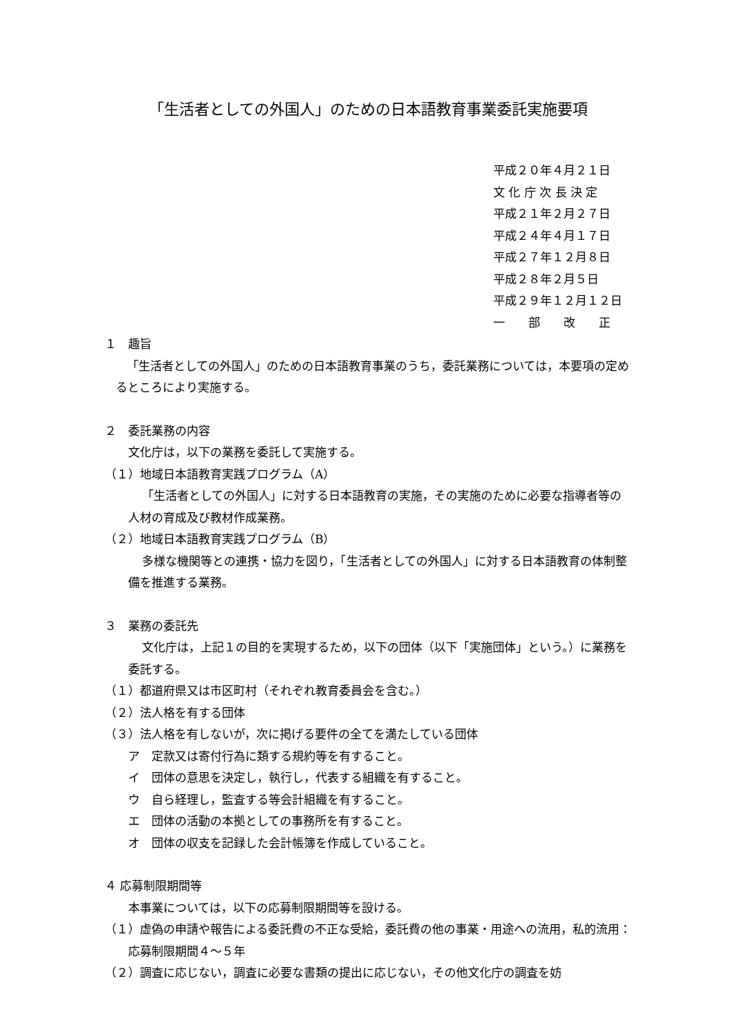「生活者としての外国人」のための日本語教育事業委託実施要項
平成２０年４月２１日
文 化 庁 次 長 決 定
平成２１年２月２７日
平成２４年４月１７日
平成２７年１２月８日
平成２８年２月５日
平成２９年１２月１２日
一　　部　　改　　正
１　趣旨
「生活者としての外国人」のための日本語教育事業のうち，委託業務については，本要項の定めるところにより実施する。
２　委託業務の内容
文化庁は，以下の業務を委託して実施する。
（１）地域日本語教育実践プログラム（A）
「生活者としての外国人」に対する日本語教育の実施，その実施のために必要な指導者等の人材の育成及び教材作成業務。
（２）地域日本語教育実践プログラム（B）
多様な機関等との連携・協力を図り，「生活者としての外国人」に対する日本語教育の体制整備を推進する業務。
３　業務の委託先
文化庁は，上記１の目的を実現するため，以下の団体（以下「実施団体」という。）に業務を委託する。
（１）都道府県又は市区町村（それぞれ教育委員会を含む。）
（２）法人格を有する団体
（３）法人格を有しないが，次に掲げる要件の全てを満たしている団体
ア　定款又は寄付行為に類する規約等を有すること。
イ　団体の意思を決定し，執行し，代表する組織を有すること。
ウ　自ら経理し，監査する等会計組織を有すること。
エ　団体の活動の本拠としての事務所を有すること。
オ　団体の収支を記録した会計帳簿を作成していること。
４ 応募制限期間等
本事業については，以下の応募制限期間等を設ける。
（１）虚偽の申請や報告による委託費の不正な受給，委託費の他の事業・用途への流用，私的流用：応募制限期間４～５年
（２）調査に応じない，調査に必要な書類の提出に応じない，その他文化庁の調査を妨